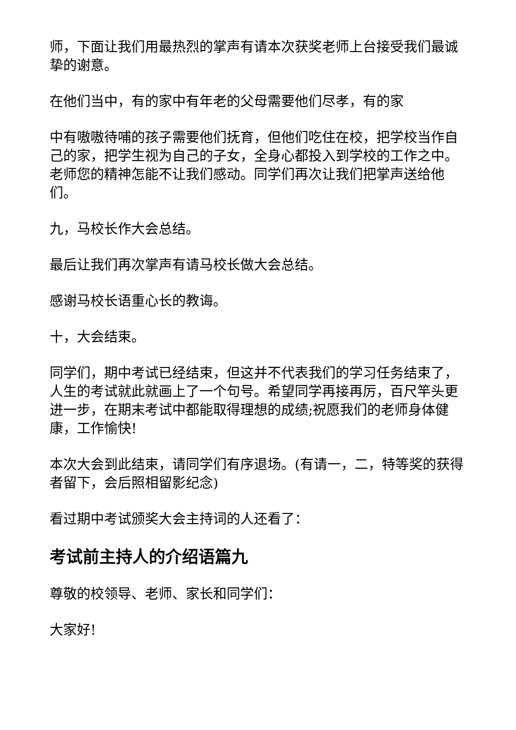师，下面让我们用最热烈的掌声有请本次获奖老师上台接受我们最诚挚的谢意。
在他们当中，有的家中有年老的父母需要他们尽孝，有的家
中有嗷嗷待哺的孩子需要他们抚育，但他们吃住在校，把学校当作自己的家，把学生视为自己的子女，全身心都投入到学校的工作之中。老师您的精神怎能不让我们感动。同学们再次让我们把掌声送给他们。
九，马校长作大会总结。
最后让我们再次掌声有请马校长做大会总结。
感谢马校长语重心长的教诲。
十，大会结束。
同学们，期中考试已经结束，但这并不代表我们的学习任务结束了，人生的考试就此就画上了一个句号。希望同学再接再厉，百尺竿头更进一步，在期末考试中都能取得理想的成绩;祝愿我们的老师身体健康，工作愉快!
本次大会到此结束，请同学们有序退场。(有请一，二，特等奖的获得者留下，会后照相留影纪念)
看过期中考试颁奖大会主持词的人还看了：
考试前主持人的介绍语篇九
尊敬的校领导、老师、家长和同学们：
大家好!